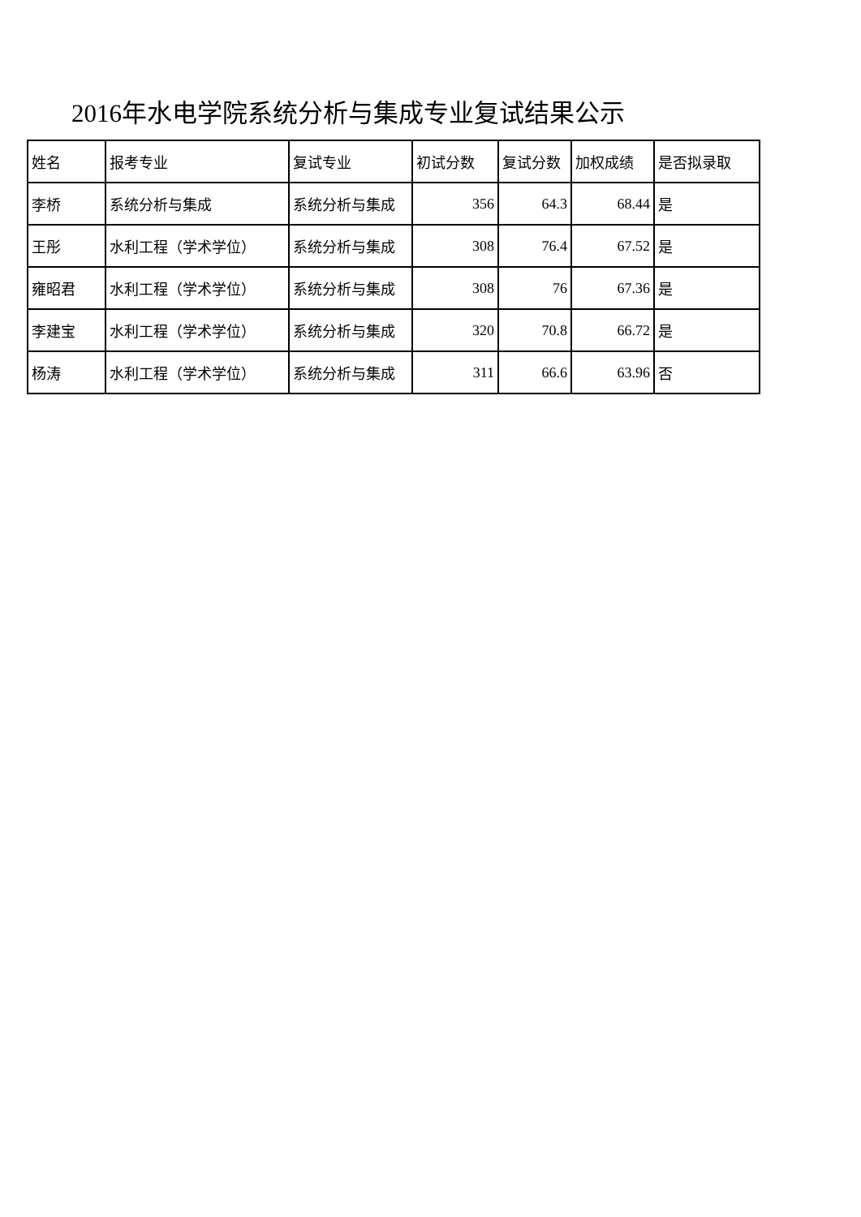2016年水电学院系统分析与集成专业复试结果公示
| 姓名 | 报考专业 | 复试专业 | 初试分数 | 复试分数 | 加权成绩 | 是否拟录取 |
| 李桥 | 系统分析与集成 | 系统分析与集成 | 356 | 64.3 | 68.44 | 是 |
| 王彤 | 水利工程（学术学位） | 系统分析与集成 | 308 | 76.4 | 67.52 | 是 |
| 雍昭君 | 水利工程（学术学位） | 系统分析与集成 | 308 | 76 | 67.36 | 是 |
| 李建宝 | 水利工程（学术学位） | 系统分析与集成 | 320 | 70.8 | 66.72 | 是 |
| 杨涛 | 水利工程（学术学位） | 系统分析与集成 | 311 | 66.6 | 63.96 | 否 |